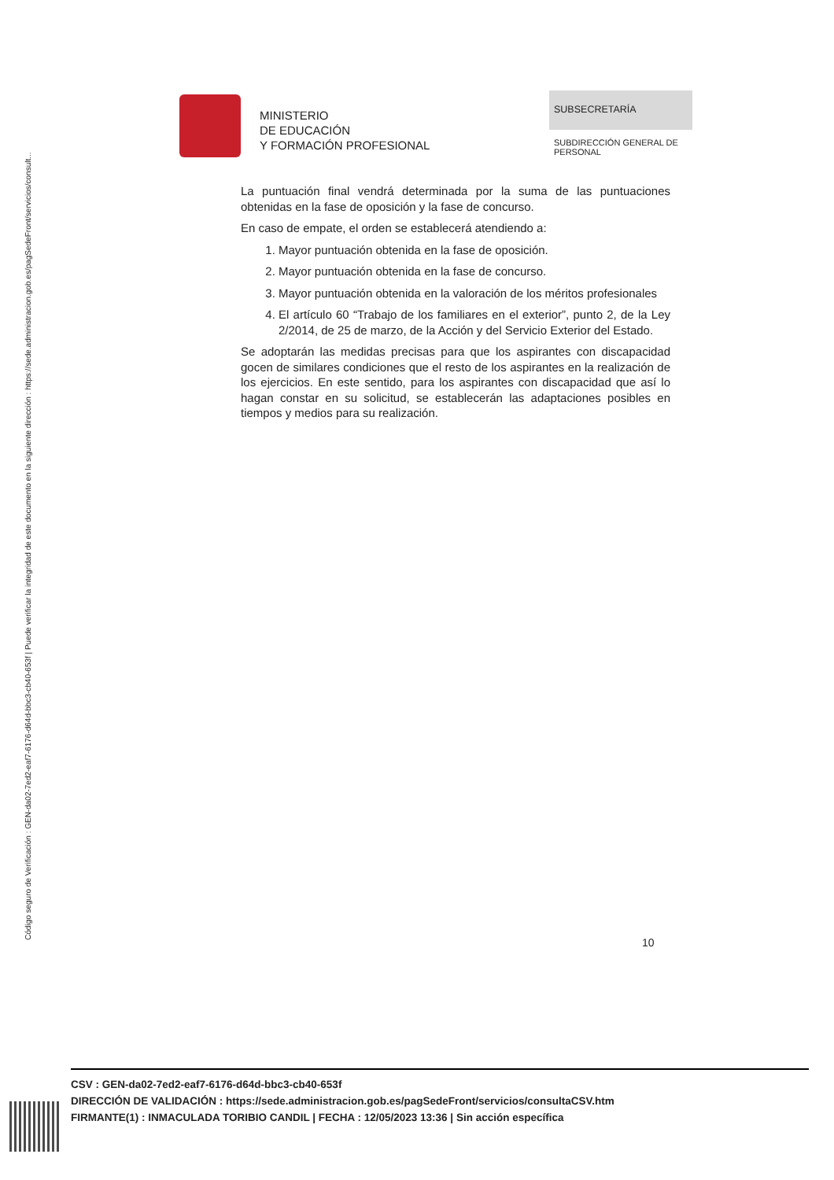Código seguro de Verificación : GEN-da02-7ed2-eaf7-6176-d64d-bbc3-cb40-653f | Puede verificar la integridad de este documento en la siguiente dirección : https://sede.administracion.gob.es/pagSedeFront/servicios/consult...
MINISTERIO
DE EDUCACIÓN
Y FORMACIÓN PROFESIONAL
SUBSECRETARÍA
SUBDIRECCIÓN GENERAL DE PERSONAL
La puntuación final vendrá determinada por la suma de las puntuaciones obtenidas en la fase de oposición y la fase de concurso.
En caso de empate, el orden se establecerá atendiendo a:
1. Mayor puntuación obtenida en la fase de oposición.
2. Mayor puntuación obtenida en la fase de concurso.
3. Mayor puntuación obtenida en la valoración de los méritos profesionales
4. El artículo 60 “Trabajo de los familiares en el exterior”, punto 2, de la Ley 2/2014, de 25 de marzo, de la Acción y del Servicio Exterior del Estado.
Se adoptarán las medidas precisas para que los aspirantes con discapacidad gocen de similares condiciones que el resto de los aspirantes en la realización de los ejercicios. En este sentido, para los aspirantes con discapacidad que así lo hagan constar en su solicitud, se establecerán las adaptaciones posibles en tiempos y medios para su realización.
10
CSV : GEN-da02-7ed2-eaf7-6176-d64d-bbc3-cb40-653f
DIRECCIÓN DE VALIDACIÓN : https://sede.administracion.gob.es/pagSedeFront/servicios/consultaCSV.htm
FIRMANTE(1) : INMACULADA TORIBIO CANDIL | FECHA : 12/05/2023 13:36 | Sin acción específica